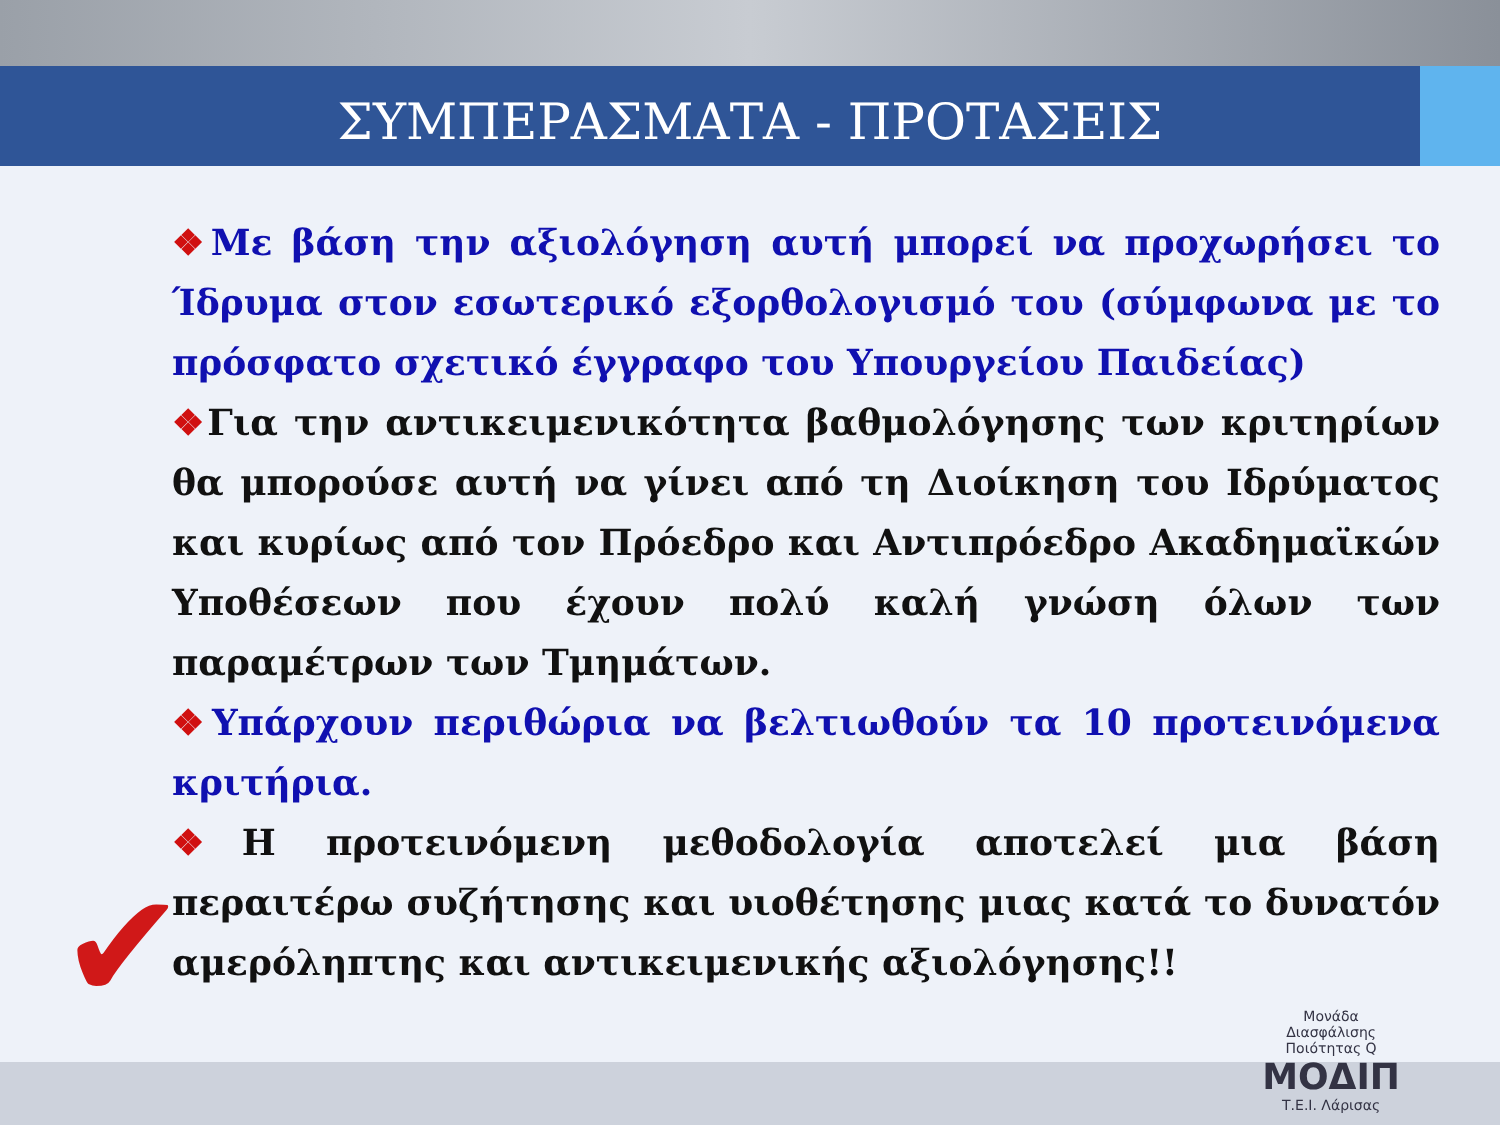✔
ΣΥΜΠΕΡΑΣΜΑΤΑ - ΠΡΟΤΑΣΕΙΣ
❖Με βάση την αξιολόγηση αυτή μπορεί να προχωρήσει το Ίδρυμα στον εσωτερικό εξορθολογισμό του (σύμφωνα με το πρόσφατο σχετικό έγγραφο του Υπουργείου Παιδείας)
❖Για την αντικειμενικότητα βαθμολόγησης των κριτηρίων θα μπορούσε αυτή να γίνει από τη Διοίκηση του Ιδρύματος και κυρίως από τον Πρόεδρο και Αντιπρόεδρο Ακαδημαϊκών Υποθέσεων που έχουν πολύ καλή γνώση όλων των παραμέτρων των Τμημάτων.
❖Υπάρχουν περιθώρια να βελτιωθούν τα 10 προτεινόμενα κριτήρια.
❖Η προτεινόμενη μεθοδολογία αποτελεί μια βάση περαιτέρω συζήτησης και υιοθέτησης μιας κατά το δυνατόν αμερόληπτης και αντικειμενικής αξιολόγησης!!
Μονάδα
Διασφάλισης
Ποιότητας Q
ΜΟΔΙΠ
Τ.Ε.Ι. Λάρισας